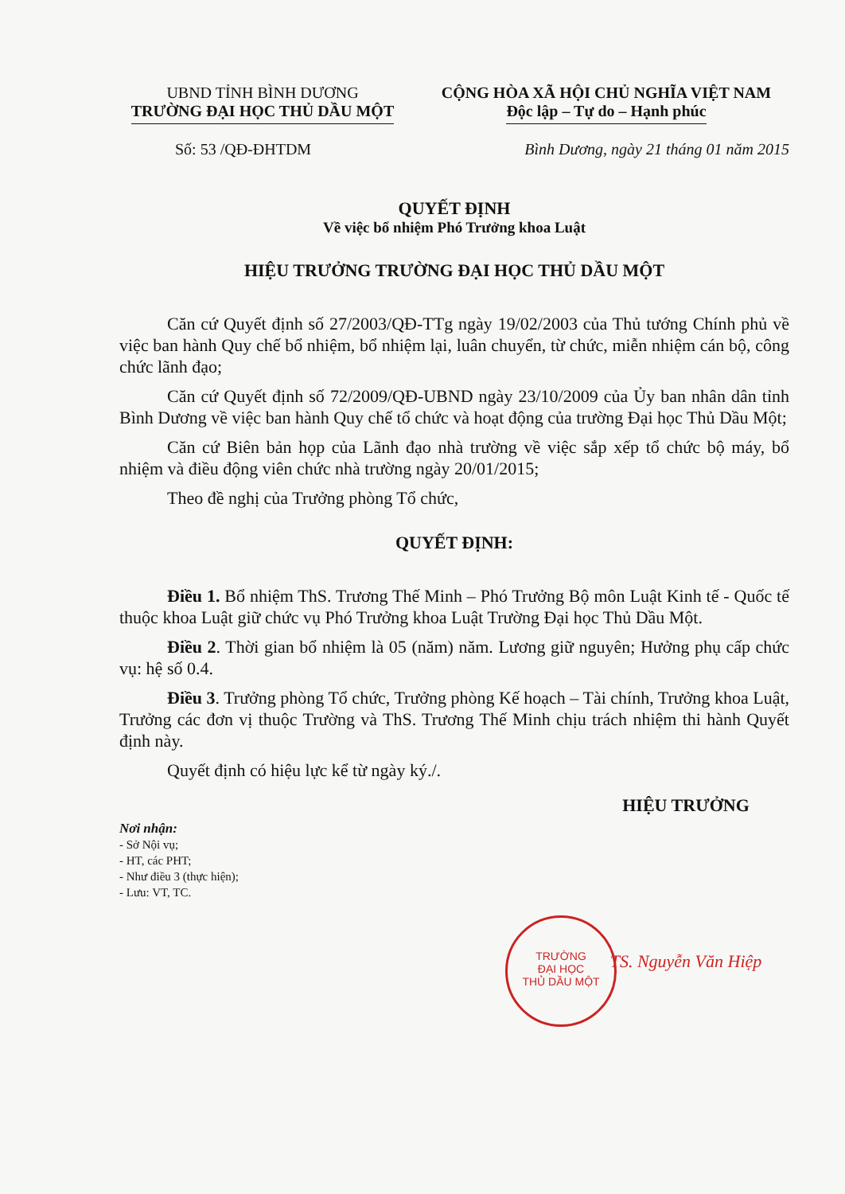UBND TỈNH BÌNH DƯƠNG
TRƯỜNG ĐẠI HỌC THỦ DẦU MỘT
CỘNG HÒA XÃ HỘI CHỦ NGHĨA VIỆT NAM
Độc lập – Tự do – Hạnh phúc
Số: 53 /QĐ-ĐHTDM Bình Dương, ngày 21 tháng 01 năm 2015
QUYẾT ĐỊNH
Về việc bổ nhiệm Phó Trưởng khoa Luật
HIỆU TRƯỞNG TRƯỜNG ĐẠI HỌC THỦ DẦU MỘT
Căn cứ Quyết định số 27/2003/QĐ-TTg ngày 19/02/2003 của Thủ tướng Chính phủ về việc ban hành Quy chế bổ nhiệm, bổ nhiệm lại, luân chuyển, từ chức, miễn nhiệm cán bộ, công chức lãnh đạo;
Căn cứ Quyết định số 72/2009/QĐ-UBND ngày 23/10/2009 của Ủy ban nhân dân tỉnh Bình Dương về việc ban hành Quy chế tổ chức và hoạt động của trường Đại học Thủ Dầu Một;
Căn cứ Biên bản họp của Lãnh đạo nhà trường về việc sắp xếp tổ chức bộ máy, bổ nhiệm và điều động viên chức nhà trường ngày 20/01/2015;
Theo đề nghị của Trưởng phòng Tổ chức,
QUYẾT ĐỊNH:
Điều 1. Bổ nhiệm ThS. Trương Thế Minh – Phó Trưởng Bộ môn Luật Kinh tế - Quốc tế thuộc khoa Luật giữ chức vụ Phó Trưởng khoa Luật Trường Đại học Thủ Dầu Một.
Điều 2. Thời gian bổ nhiệm là 05 (năm) năm. Lương giữ nguyên; Hưởng phụ cấp chức vụ: hệ số 0.4.
Điều 3. Trưởng phòng Tổ chức, Trưởng phòng Kế hoạch – Tài chính, Trưởng khoa Luật, Trưởng các đơn vị thuộc Trường và ThS. Trương Thế Minh chịu trách nhiệm thi hành Quyết định này.
Quyết định có hiệu lực kể từ ngày ký./.
Nơi nhận:
- Sở Nội vụ;
- HT, các PHT;
- Như điều 3 (thực hiện);
- Lưu: VT, TC.
HIỆU TRƯỞNG
TS. Nguyễn Văn Hiệp
TRƯỜNG
ĐẠI HỌC
THỦ DẦU MỘT